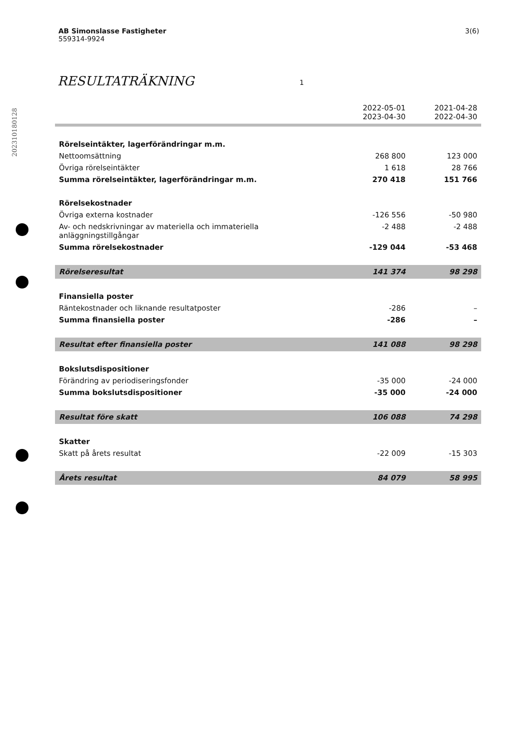202310180128
3(6) AB Simonslasse Fastigheter
559314-9924
RESULTATRÄKNING 1
| | 2022-05-01 2023-04-30 | 2021-04-28 2022-04-30 |
| --- | --- | --- |
| Rörelseintäkter, lagerförändringar m.m. | | |
| Nettoomsättning | 268 800 | 123 000 |
| Övriga rörelseintäkter | 1 618 | 28 766 |
| Summa rörelseintäkter, lagerförändringar m.m. | 270 418 | 151 766 |
| Rörelsekostnader | | |
| Övriga externa kostnader | -126 556 | -50 980 |
| Av- och nedskrivningar av materiella och immateriella anläggningstillgångar | -2 488 | -2 488 |
| Summa rörelsekostnader | -129 044 | -53 468 |
| Rörelseresultat | 141 374 | 98 298 |
| Finansiella poster | | |
| Räntekostnader och liknande resultatposter | -286 | – |
| Summa finansiella poster | -286 | – |
| Resultat efter finansiella poster | 141 088 | 98 298 |
| Bokslutsdispositioner | | |
| Förändring av periodiseringsfonder | -35 000 | -24 000 |
| Summa bokslutsdispositioner | -35 000 | -24 000 |
| Resultat före skatt | 106 088 | 74 298 |
| Skatter | | |
| Skatt på årets resultat | -22 009 | -15 303 |
| Årets resultat | 84 079 | 58 995 |